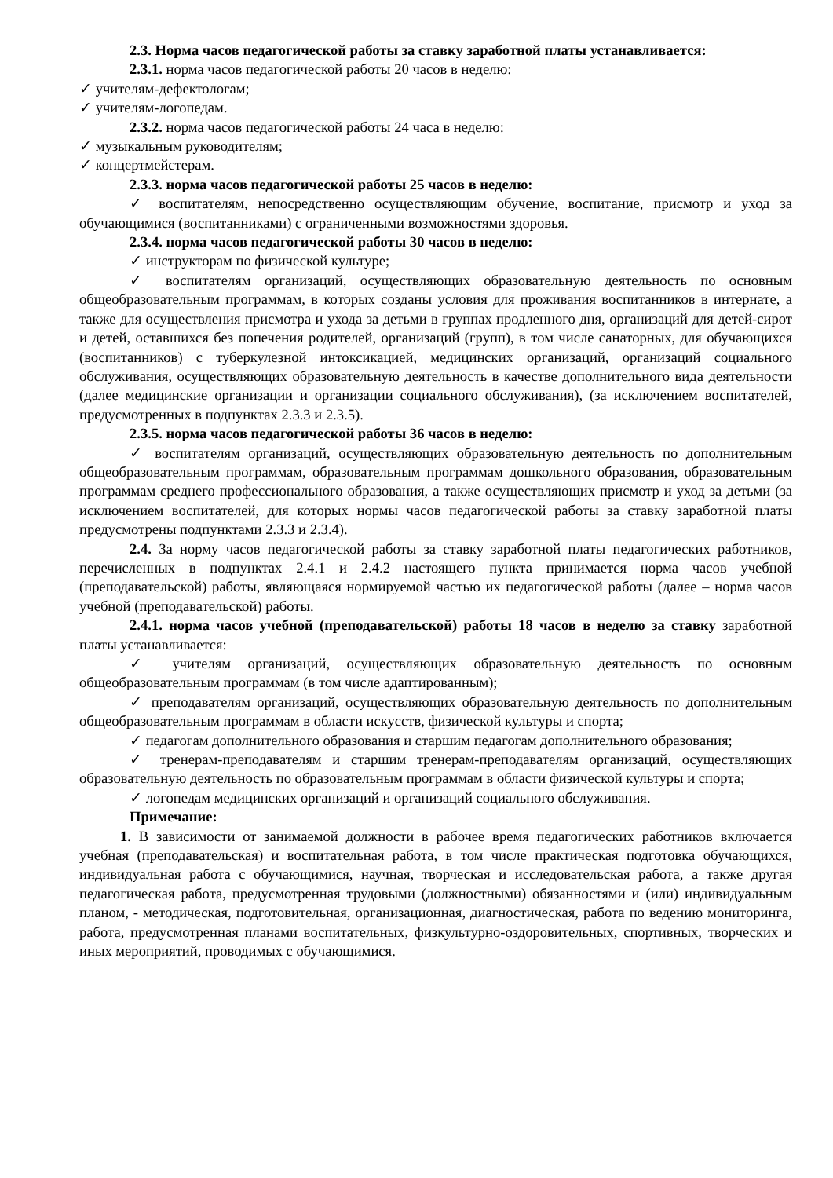2.3. Норма часов педагогической работы за ставку заработной платы устанавливается:
2.3.1. норма часов педагогической работы 20 часов в неделю:
✓ учителям-дефектологам;
✓ учителям-логопедам.
2.3.2. норма часов педагогической работы 24 часа в неделю:
✓ музыкальным руководителям;
✓ концертмейстерам.
2.3.3. норма часов педагогической работы 25 часов в неделю:
✓ воспитателям, непосредственно осуществляющим обучение, воспитание, присмотр и уход за обучающимися (воспитанниками) с ограниченными возможностями здоровья.
2.3.4. норма часов педагогической работы 30 часов в неделю:
✓ инструкторам по физической культуре;
✓ воспитателям организаций, осуществляющих образовательную деятельность по основным общеобразовательным программам, в которых созданы условия для проживания воспитанников в интернате, а также для осуществления присмотра и ухода за детьми в группах продленного дня, организаций для детей-сирот и детей, оставшихся без попечения родителей, организаций (групп), в том числе санаторных, для обучающихся (воспитанников) с туберкулезной интоксикацией, медицинских организаций, организаций социального обслуживания, осуществляющих образовательную деятельность в качестве дополнительного вида деятельности (далее медицинские организации и организации социального обслуживания), (за исключением воспитателей, предусмотренных в подпунктах 2.3.3 и 2.3.5).
2.3.5. норма часов педагогической работы 36 часов в неделю:
✓ воспитателям организаций, осуществляющих образовательную деятельность по дополнительным общеобразовательным программам, образовательным программам дошкольного образования, образовательным программам среднего профессионального образования, а также осуществляющих присмотр и уход за детьми (за исключением воспитателей, для которых нормы часов педагогической работы за ставку заработной платы предусмотрены подпунктами 2.3.3 и 2.3.4).
2.4. За норму часов педагогической работы за ставку заработной платы педагогических работников, перечисленных в подпунктах 2.4.1 и 2.4.2 настоящего пункта принимается норма часов учебной (преподавательской) работы, являющаяся нормируемой частью их педагогической работы (далее – норма часов учебной (преподавательской) работы.
2.4.1. норма часов учебной (преподавательской) работы 18 часов в неделю за ставку заработной платы устанавливается:
✓ учителям организаций, осуществляющих образовательную деятельность по основным общеобразовательным программам (в том числе адаптированным);
✓ преподавателям организаций, осуществляющих образовательную деятельность по дополнительным общеобразовательным программам в области искусств, физической культуры и спорта;
✓ педагогам дополнительного образования и старшим педагогам дополнительного образования;
✓ тренерам-преподавателям и старшим тренерам-преподавателям организаций, осуществляющих образовательную деятельность по образовательным программам в области физической культуры и спорта;
✓ логопедам медицинских организаций и организаций социального обслуживания.
Примечание:
1. В зависимости от занимаемой должности в рабочее время педагогических работников включается учебная (преподавательская) и воспитательная работа, в том числе практическая подготовка обучающихся, индивидуальная работа с обучающимися, научная, творческая и исследовательская работа, а также другая педагогическая работа, предусмотренная трудовыми (должностными) обязанностями и (или) индивидуальным планом, - методическая, подготовительная, организационная, диагностическая, работа по ведению мониторинга, работа, предусмотренная планами воспитательных, физкультурно-оздоровительных, спортивных, творческих и иных мероприятий, проводимых с обучающимися.